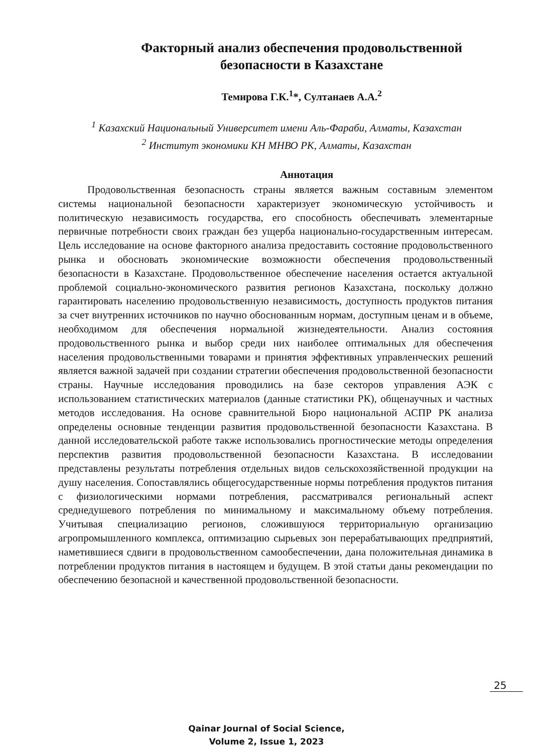Факторный анализ обеспечения продовольственной безопасности в Казахстане
Темирова Г.К.<sup>1</sup>*, Султанаев А.А.<sup>2</sup>
<sup>1</sup> Казахский Национальный Университет имени Аль-Фараби, Алматы, Казахстан
<sup>2</sup> Институт экономики КН МНВО РК, Алматы, Казахстан
Аннотация
Продовольственная безопасность страны является важным составным элементом системы национальной безопасности характеризует экономическую устойчивость и политическую независимость государства, его способность обеспечивать элементарные первичные потребности своих граждан без ущерба национально-государственным интересам. Цель исследование на основе факторного анализа предоставить состояние продовольственного рынка и обосновать экономические возможности обеспечения продовольственный безопасности в Казахстане. Продовольственное обеспечение населения остается актуальной проблемой социально-экономического развития регионов Казахстана, поскольку должно гарантировать населению продовольственную независимость, доступность продуктов питания за счет внутренних источников по научно обоснованным нормам, доступным ценам и в объеме, необходимом для обеспечения нормальной жизнедеятельности. Анализ состояния продовольственного рынка и выбор среди них наиболее оптимальных для обеспечения населения продовольственными товарами и принятия эффективных управленческих решений является важной задачей при создании стратегии обеспечения продовольственной безопасности страны. Научные исследования проводились на базе секторов управления АЭК с использованием статистических материалов (данные статистики РК), общенаучных и частных методов исследования. На основе сравнительной Бюро национальной АСПР РК анализа определены основные тенденции развития продовольственной безопасности Казахстана. В данной исследовательской работе также использовались прогностические методы определения перспектив развития продовольственной безопасности Казахстана. В исследовании представлены результаты потребления отдельных видов сельскохозяйственной продукции на душу населения. Сопоставлялись общегосударственные нормы потребления продуктов питания с физиологическими нормами потребления, рассматривался региональный аспект среднедушевого потребления по минимальному и максимальному объему потребления. Учитывая специализацию регионов, сложившуюся территориальную организацию агропромышленного комплекса, оптимизацию сырьевых зон перерабатывающих предприятий, наметившиеся сдвиги в продовольственном самообеспечении, дана положительная динамика в потреблении продуктов питания в настоящем и будущем. В этой статьи даны рекомендации по обеспечению безопасной и качественной продовольственной безопасности.
25
Qainar Journal of Social Science,
Volume 2, Issue 1, 2023